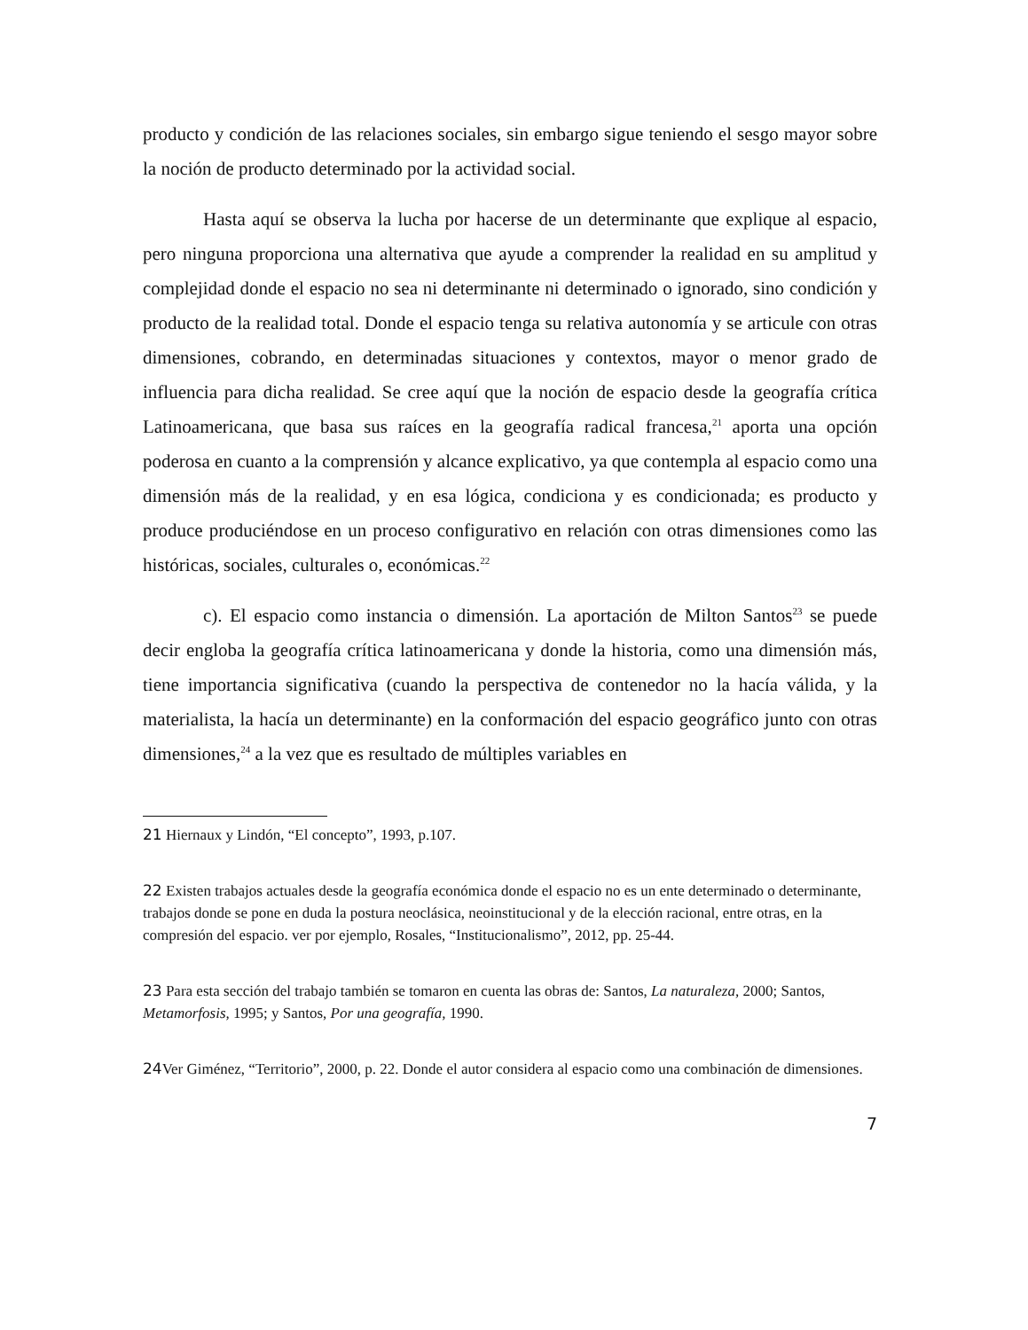producto y condición de las relaciones sociales, sin embargo sigue teniendo el sesgo mayor sobre la noción de producto determinado por la actividad social.
Hasta aquí se observa la lucha por hacerse de un determinante que explique al espacio, pero ninguna proporciona una alternativa que ayude a comprender la realidad en su amplitud y complejidad donde el espacio no sea ni determinante ni determinado o ignorado, sino condición y producto de la realidad total. Donde el espacio tenga su relativa autonomía y se articule con otras dimensiones, cobrando, en determinadas situaciones y contextos, mayor o menor grado de influencia para dicha realidad. Se cree aquí que la noción de espacio desde la geografía crítica Latinoamericana, que basa sus raíces en la geografía radical francesa,<sup>21</sup> aporta una opción poderosa en cuanto a la comprensión y alcance explicativo, ya que contempla al espacio como una dimensión más de la realidad, y en esa lógica, condiciona y es condicionada; es producto y produce produciéndose en un proceso configurativo en relación con otras dimensiones como las históricas, sociales, culturales o, económicas.<sup>22</sup>
c). El espacio como instancia o dimensión. La aportación de Milton Santos<sup>23</sup> se puede decir engloba la geografía crítica latinoamericana y donde la historia, como una dimensión más, tiene importancia significativa (cuando la perspectiva de contenedor no la hacía válida, y la materialista, la hacía un determinante) en la conformación del espacio geográfico junto con otras dimensiones,<sup>24</sup> a la vez que es resultado de múltiples variables en
21 Hiernaux y Lindón, “El concepto”, 1993, p.107.
22 Existen trabajos actuales desde la geografía económica donde el espacio no es un ente determinado o determinante, trabajos donde se pone en duda la postura neoclásica, neoinstitucional y de la elección racional, entre otras, en la compresión del espacio. ver por ejemplo, Rosales, “Institucionalismo”, 2012, pp. 25-44.
23 Para esta sección del trabajo también se tomaron en cuenta las obras de: Santos, La naturaleza, 2000; Santos, Metamorfosis, 1995; y Santos, Por una geografía, 1990.
24 Ver Giménez, “Territorio”, 2000, p. 22. Donde el autor considera al espacio como una combinación de dimensiones.
7